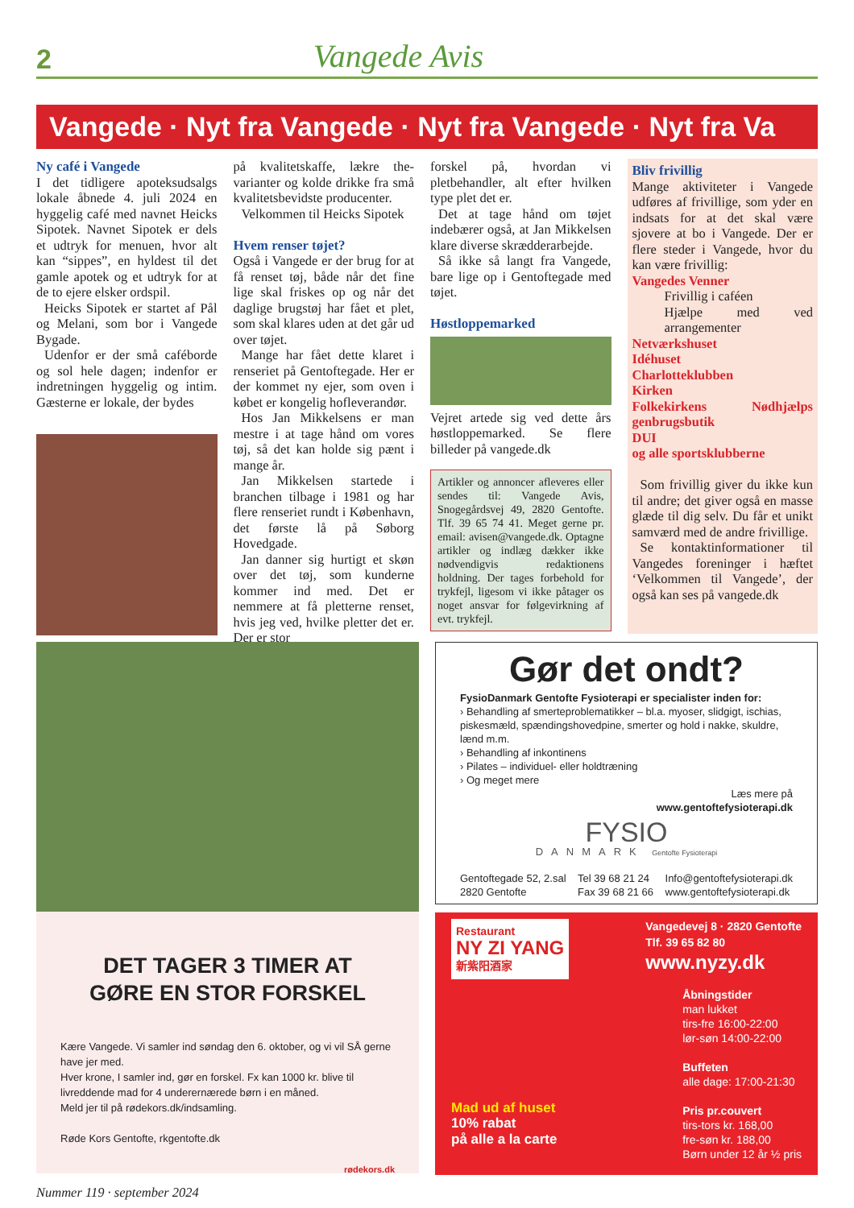2 Vangede Avis
Vangede · Nyt fra Vangede · Nyt fra Vangede · Nyt fra Va
Ny café i Vangede
I det tidligere apoteksudsalgs lokale åbnede 4. juli 2024 en hyggelig café med navnet Heicks Sipotek. Navnet Sipotek er dels et udtryk for menuen, hvor alt kan “sippes”, en hyldest til det gamle apotek og et udtryk for at de to ejere elsker ordspil.
Heicks Sipotek er startet af Pål og Melani, som bor i Vangede Bygade.
Udenfor er der små caféborde og sol hele dagen; indenfor er indretningen hyggelig og intim. Gæsterne er lokale, der bydes
på kvalitetskaffe, lækre the-varianter og kolde drikke fra små kvalitetsbevidste producenter.
Velkommen til Heicks Sipotek
Hvem renser tøjet?
Også i Vangede er der brug for at få renset tøj, både når det fine lige skal friskes op og når det daglige brugstøj har fået et plet, som skal klares uden at det går ud over tøjet.
Mange har fået dette klaret i renseriet på Gentoftegade. Her er der kommet ny ejer, som oven i købet er kongelig hofleverandør.
Hos Jan Mikkelsens er man mestre i at tage hånd om vores tøj, så det kan holde sig pænt i mange år.
Jan Mikkelsen startede i branchen tilbage i 1981 og har flere renseriet rundt i København, det første lå på Søborg Hovedgade.
Jan danner sig hurtigt et skøn over det tøj, som kunderne kommer ind med. Det er nemmere at få pletterne renset, hvis jeg ved, hvilke pletter det er. Der er stor
forskel på, hvordan vi pletbehandler, alt efter hvilken type plet det er.
Det at tage hånd om tøjet indebærer også, at Jan Mikkelsen klare diverse skrædderarbejde.
Så ikke så langt fra Vangede, bare lige op i Gentoftegade med tøjet.
Høstloppemarked
Vejret artede sig ved dette års høstloppemarked. Se flere billeder på vangede.dk
Artikler og annoncer afleveres eller sendes til: Vangede Avis, Snogegårdsvej 49, 2820 Gentofte. Tlf. 39 65 74 41. Meget gerne pr. email: avisen@vangede.dk. Optagne artikler og indlæg dækker ikke nødvendigvis redaktionens holdning. Der tages forbehold for trykfejl, ligesom vi ikke påtager os noget ansvar for følgevirkning af evt. trykfejl.
Bliv frivillig
Mange aktiviteter i Vangede udføres af frivillige, som yder en indsats for at det skal være sjovere at bo i Vangede. Der er flere steder i Vangede, hvor du kan være frivillig:
Vangedes Venner
Frivillig i caféen
Hjælpe med ved arrangementer
Netværkshuset
Idéhuset
Charlotteklubben
Kirken
Folkekirkens Nødhjælps genbrugsbutik
DUI
og alle sportsklubberne
Som frivillig giver du ikke kun til andre; det giver også en masse glæde til dig selv. Du får et unikt samværd med de andre frivillige.
Se kontaktinformationer til Vangedes foreninger i hæftet ‘Velkommen til Vangede’, der også kan ses på vangede.dk
DET TAGER 3 TIMER AT
GØRE EN STOR FORSKEL
Kære Vangede. Vi samler ind søndag den 6. oktober, og vi vil SÅ gerne have jer med.
Hver krone, I samler ind, gør en forskel. Fx kan 1000 kr. blive til livreddende mad for 4 underernærede børn i en måned.
Meld jer til på rødekors.dk/indsamling.
Røde Kors Gentofte, rkgentofte.dk
rødekors.dk
Gør det ondt?
FysioDanmark Gentofte Fysioterapi er specialister inden for:
› Behandling af smerteproblematikker – bl.a. myoser, slidgigt, ischias, piskesmæld, spændingshovedpine, smerter og hold i nakke, skuldre, lænd m.m.
› Behandling af inkontinens
› Pilates – individuel- eller holdtræning
› Og meget mere
Læs mere på
www.gentoftefysioterapi.dk
FYSIO
DANMARK Gentofte Fysioterapi
Gentoftegade 52, 2.sal
2820 Gentofte Tel 39 68 21 24
Fax 39 68 21 66 Info@gentoftefysioterapi.dk
www.gentoftefysioterapi.dk
Restaurant
NY ZI YANG
新紫阳酒家
Vangedevej 8 · 2820 Gentofte
Tlf. 39 65 82 80
www.nyzy.dk
Mad ud af huset
10% rabat
på alle a la carte
Åbningstider
man lukket
tirs-fre 16:00-22:00
lør-søn 14:00-22:00
Buffeten
alle dage: 17:00-21:30
Pris pr.couvert
tirs-tors kr. 168,00
fre-søn kr. 188,00
Børn under 12 år ½ pris
Nummer 119 · september 2024